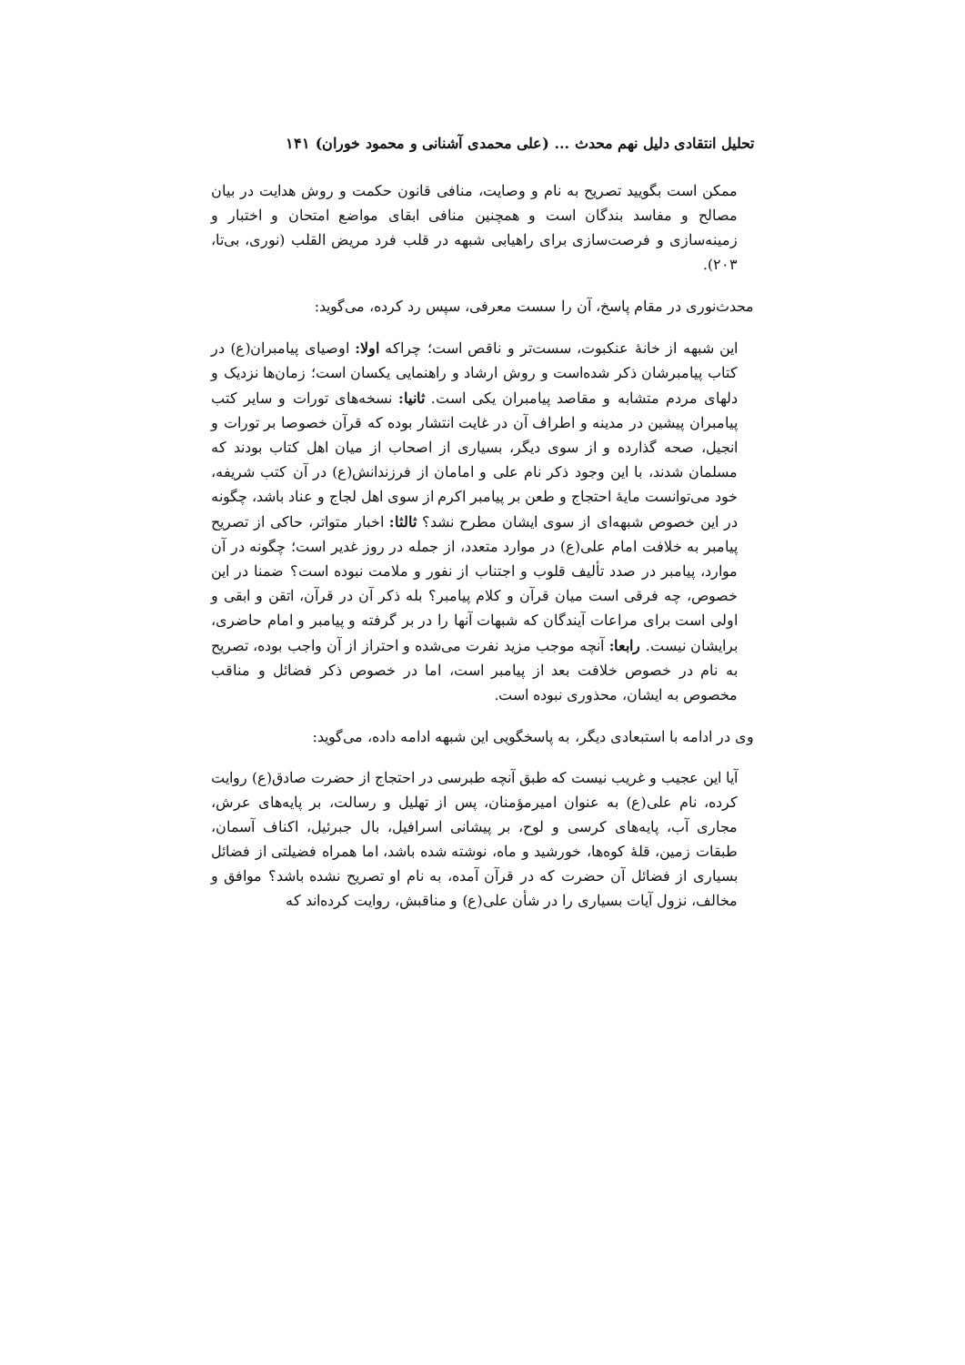تحلیل انتقادی دلیل نهم محدث ... (علی محمدی آشنانی و محمود خوران) ۱۴۱
ممکن است بگویید تصریح به نام و وصایت، منافی قانون حکمت و روش هدایت در بیان مصالح و مفاسد بندگان است و همچنین منافی ابقای مواضع امتحان و اختبار و زمینه‌سازی و فرصت‌سازی برای راهیابی شبهه در قلب فرد مریض القلب (نوری، بی‌تا، ۲۰۳).
محدث‌نوری در مقام پاسخ، آن را سست معرفی، سپس رد کرده، می‌گوید:
این شبهه از خانهٔ عنکبوت، سست‌تر و ناقص است؛ چراکه اولا: اوصیای پیامبران(ع) در کتاب پیامبرشان ذکر شده‌است و روش ارشاد و راهنمایی یکسان است؛ زمان‌ها نزدیک و دلهای مردم متشابه و مقاصد پیامبران یکی است. ثانیا: نسخه‌های تورات و سایر کتب پیامبران پیشین در مدینه و اطراف آن در غایت انتشار بوده که قرآن خصوصا بر تورات و انجیل، صحه گذارده و از سوی دیگر، بسیاری از اصحاب از میان اهل کتاب بودند که مسلمان شدند، با این وجود ذکر نام علی و امامان از فرزندانش(ع) در آن کتب شریفه، خود می‌توانست مایهٔ احتجاج و طعن بر پیامبر اکرم از سوی اهل لجاج و عناد باشد، چگونه در این خصوص شبهه‌ای از سوی ایشان مطرح نشد؟ ثالثا: اخبار متواتر، حاکی از تصریح پیامبر به خلافت امام علی(ع) در موارد متعدد، از جمله در روز غدیر است؛ چگونه در آن موارد، پیامبر در صدد تألیف قلوب و اجتناب از نفور و ملامت نبوده است؟ ضمنا در این خصوص، چه فرقی است میان قرآن و کلام پیامبر؟ بله ذکر آن در قرآن، اتقن و ابقی و اولی است برای مراعات آیندگان که شبهات آنها را در بر گرفته و پیامبر و امام حاضری، برایشان نیست. رابعا: آنچه موجب مزید نفرت می‌شده و احتراز از آن واجب بوده، تصریح به نام در خصوص خلافت بعد از پیامبر است، اما در خصوص ذکر فضائل و مناقب مخصوص به ایشان، محذوری نبوده است.
وی در ادامه با استبعادی دیگر، به پاسخگویی این شبهه ادامه داده، می‌گوید:
آیا این عجیب و غریب نیست که طبق آنچه طبرسی در احتجاج از حضرت صادق(ع) روایت کرده، نام علی(ع) به عنوان امیرمؤمنان، پس از تهلیل و رسالت، بر پایه‌های عرش، مجاری آب، پایه‌های کرسی و لوح، بر پیشانی اسرافیل، بال جبرئیل، اکناف آسمان، طبقات زمین، قلهٔ کوه‌ها، خورشید و ماه، نوشته شده باشد، اما همراه فضیلتی از فضائل بسیاری از فضائل آن حضرت که در قرآن آمده، به نام او تصریح نشده باشد؟ موافق و مخالف، نزول آیات بسیاری را در شأن علی(ع) و مناقبش، روایت کرده‌اند که